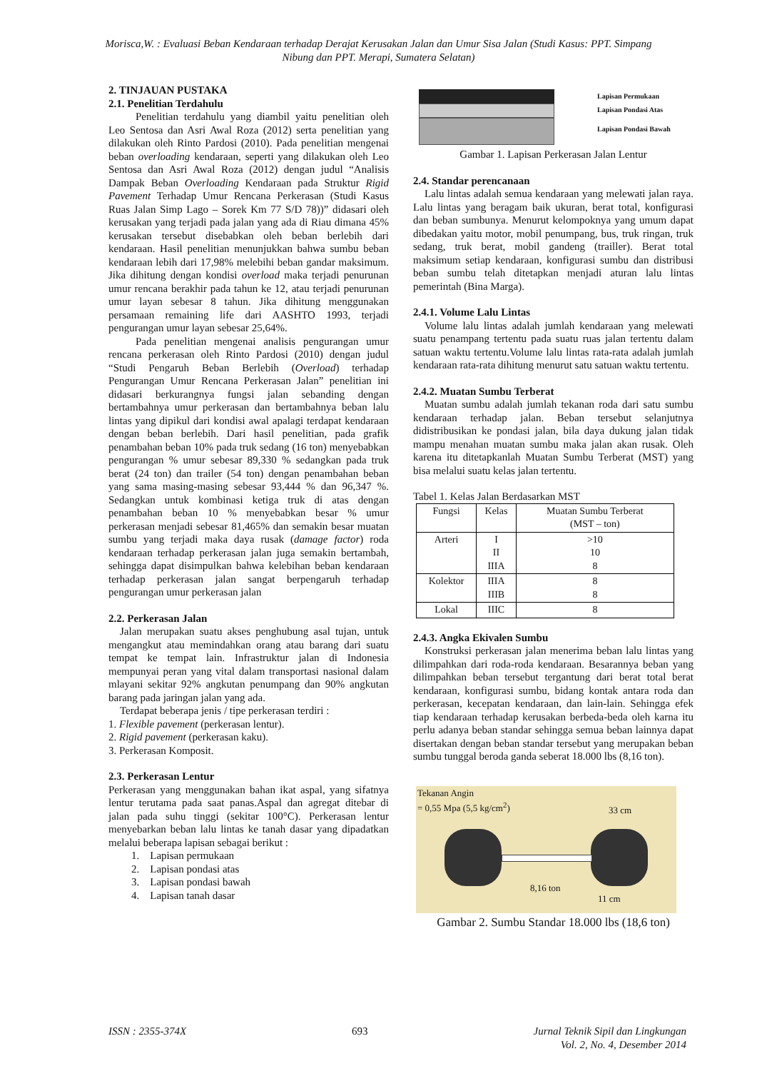Morisca,W. : Evaluasi Beban Kendaraan terhadap Derajat Kerusakan Jalan dan Umur Sisa Jalan (Studi Kasus: PPT. Simpang Nibung dan PPT. Merapi, Sumatera Selatan)
2. TINJAUAN PUSTAKA
2.1. Penelitian Terdahulu
Penelitian terdahulu yang diambil yaitu penelitian oleh Leo Sentosa dan Asri Awal Roza (2012) serta penelitian yang dilakukan oleh Rinto Pardosi (2010). Pada penelitian mengenai beban overloading kendaraan, seperti yang dilakukan oleh Leo Sentosa dan Asri Awal Roza (2012) dengan judul “Analisis Dampak Beban Overloading Kendaraan pada Struktur Rigid Pavement Terhadap Umur Rencana Perkerasan (Studi Kasus Ruas Jalan Simp Lago – Sorek Km 77 S/D 78))” didasari oleh kerusakan yang terjadi pada jalan yang ada di Riau dimana 45% kerusakan tersebut disebabkan oleh beban berlebih dari kendaraan. Hasil penelitian menunjukkan bahwa sumbu beban kendaraan lebih dari 17,98% melebihi beban gandar maksimum. Jika dihitung dengan kondisi overload maka terjadi penurunan umur rencana berakhir pada tahun ke 12, atau terjadi penurunan umur layan sebesar 8 tahun. Jika dihitung menggunakan persamaan remaining life dari AASHTO 1993, terjadi pengurangan umur layan sebesar 25,64%.
Pada penelitian mengenai analisis pengurangan umur rencana perkerasan oleh Rinto Pardosi (2010) dengan judul “Studi Pengaruh Beban Berlebih (Overload) terhadap Pengurangan Umur Rencana Perkerasan Jalan” penelitian ini didasari berkurangnya fungsi jalan sebanding dengan bertambahnya umur perkerasan dan bertambahnya beban lalu lintas yang dipikul dari kondisi awal apalagi terdapat kendaraan dengan beban berlebih. Dari hasil penelitian, pada grafik penambahan beban 10% pada truk sedang (16 ton) menyebabkan pengurangan % umur sebesar 89,330 % sedangkan pada truk berat (24 ton) dan trailer (54 ton) dengan penambahan beban yang sama masing-masing sebesar 93,444 % dan 96,347 %. Sedangkan untuk kombinasi ketiga truk di atas dengan penambahan beban 10 % menyebabkan besar % umur perkerasan menjadi sebesar 81,465% dan semakin besar muatan sumbu yang terjadi maka daya rusak (damage factor) roda kendaraan terhadap perkerasan jalan juga semakin bertambah, sehingga dapat disimpulkan bahwa kelebihan beban kendaraan terhadap perkerasan jalan sangat berpengaruh terhadap pengurangan umur perkerasan jalan
2.2. Perkerasan Jalan
Jalan merupakan suatu akses penghubung asal tujan, untuk mengangkut atau memindahkan orang atau barang dari suatu tempat ke tempat lain. Infrastruktur jalan di Indonesia mempunyai peran yang vital dalam transportasi nasional dalam mlayani sekitar 92% angkutan penumpang dan 90% angkutan barang pada jaringan jalan yang ada.
Terdapat beberapa jenis / tipe perkerasan terdiri :
1. Flexible pavement (perkerasan lentur).
2. Rigid pavement (perkerasan kaku).
3. Perkerasan Komposit.
2.3. Perkerasan Lentur
Perkerasan yang menggunakan bahan ikat aspal, yang sifatnya lentur terutama pada saat panas.Aspal dan agregat ditebar di jalan pada suhu tinggi (sekitar 100°C). Perkerasan lentur menyebarkan beban lalu lintas ke tanah dasar yang dipadatkan melalui beberapa lapisan sebagai berikut :
1. Lapisan permukaan
2. Lapisan pondasi atas
3. Lapisan pondasi bawah
4. Lapisan tanah dasar
Lapisan Permukaan
Lapisan Pondasi Atas
Lapisan Pondasi Bawah
Gambar 1. Lapisan Perkerasan Jalan Lentur
2.4. Standar perencanaan
Lalu lintas adalah semua kendaraan yang melewati jalan raya. Lalu lintas yang beragam baik ukuran, berat total, konfigurasi dan beban sumbunya. Menurut kelompoknya yang umum dapat dibedakan yaitu motor, mobil penumpang, bus, truk ringan, truk sedang, truk berat, mobil gandeng (trailler). Berat total maksimum setiap kendaraan, konfigurasi sumbu dan distribusi beban sumbu telah ditetapkan menjadi aturan lalu lintas pemerintah (Bina Marga).
2.4.1. Volume Lalu Lintas
Volume lalu lintas adalah jumlah kendaraan yang melewati suatu penampang tertentu pada suatu ruas jalan tertentu dalam satuan waktu tertentu.Volume lalu lintas rata-rata adalah jumlah kendaraan rata-rata dihitung menurut satu satuan waktu tertentu.
2.4.2. Muatan Sumbu Terberat
Muatan sumbu adalah jumlah tekanan roda dari satu sumbu kendaraan terhadap jalan. Beban tersebut selanjutnya didistribusikan ke pondasi jalan, bila daya dukung jalan tidak mampu menahan muatan sumbu maka jalan akan rusak. Oleh karena itu ditetapkanlah Muatan Sumbu Terberat (MST) yang bisa melalui suatu kelas jalan tertentu.
Tabel 1. Kelas Jalan Berdasarkan MST
| Fungsi | Kelas | Muatan Sumbu Terberat (MST – ton) |
| --- | --- | --- |
| Arteri | I II IIIA | >10 10 8 |
| Kolektor | IIIA IIIB | 8 8 |
| Lokal | IIIC | 8 |
2.4.3. Angka Ekivalen Sumbu
Konstruksi perkerasan jalan menerima beban lalu lintas yang dilimpahkan dari roda-roda kendaraan. Besarannya beban yang dilimpahkan beban tersebut tergantung dari berat total berat kendaraan, konfigurasi sumbu, bidang kontak antara roda dan perkerasan, kecepatan kendaraan, dan lain-lain. Sehingga efek tiap kendaraan terhadap kerusakan berbeda-beda oleh karna itu perlu adanya beban standar sehingga semua beban lainnya dapat disertakan dengan beban standar tersebut yang merupakan beban sumbu tunggal beroda ganda seberat 18.000 lbs (8,16 ton).
Tekanan Angin
= 0,55 Mpa (5,5 kg/cm<sup>2</sup>)
33 cm
8,16 ton
11 cm
Gambar 2. Sumbu Standar 18.000 lbs (18,6 ton)
ISSN : 2355-374X 693 Jurnal Teknik Sipil dan Lingkungan
Vol. 2, No. 4, Desember 2014